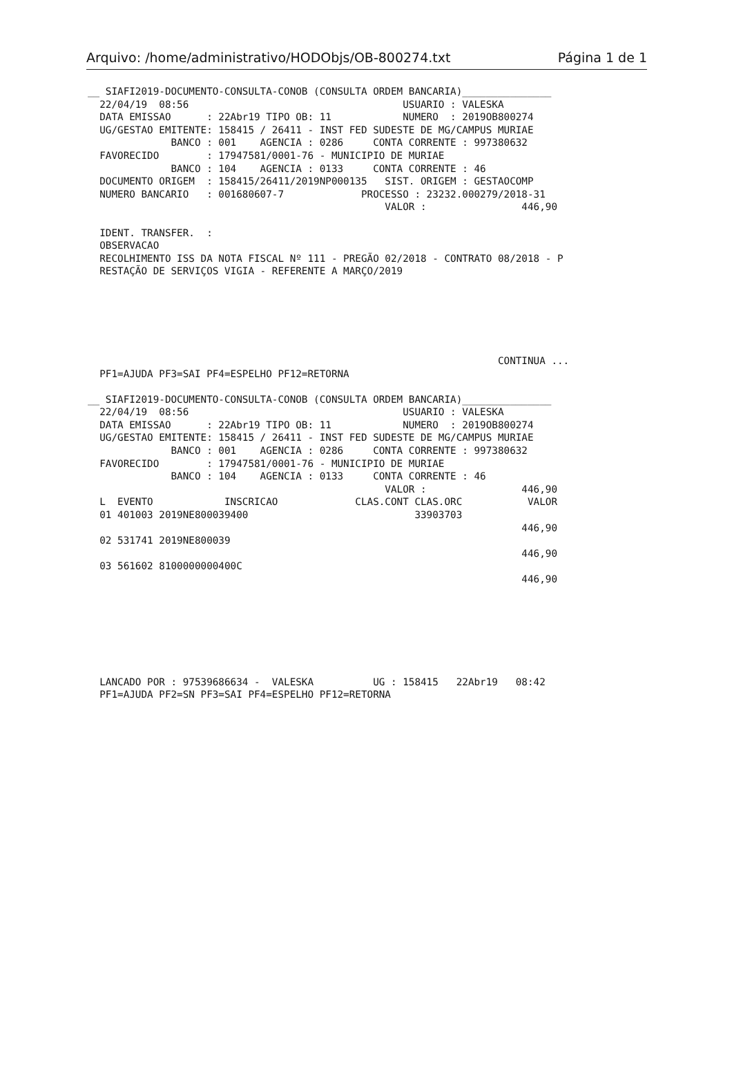Arquivo: /home/administrativo/HODObjs/OB-800274.txt Página 1 de 1
__ SIAFI2019-DOCUMENTO-CONSULTA-CONOB (CONSULTA ORDEM BANCARIA)_______________
  22/04/19  08:56                                    USUARIO : VALESKA
  DATA EMISSAO      : 22Abr19 TIPO OB: 11            NUMERO  : 2019OB800274
  UG/GESTAO EMITENTE: 158415 / 26411 - INST FED SUDESTE DE MG/CAMPUS MURIAE
              BANCO : 001    AGENCIA : 0286     CONTA CORRENTE : 997380632
  FAVORECIDO        : 17947581/0001-76 - MUNICIPIO DE MURIAE
              BANCO : 104    AGENCIA : 0133     CONTA CORRENTE : 46
  DOCUMENTO ORIGEM  : 158415/26411/2019NP000135   SIST. ORIGEM : GESTAOCOMP
  NUMERO BANCARIO   : 001680607-7             PROCESSO : 23232.000279/2018-31
                                                  VALOR :                446,90

  IDENT. TRANSFER.  :
  OBSERVACAO
  RECOLHIMENTO ISS DA NOTA FISCAL Nº 111 - PREGÃO 02/2018 - CONTRATO 08/2018 - P
  RESTAÇÃO DE SERVIÇOS VIGIA - REFERENTE A MARÇO/2019






                                                                     CONTINUA ...
  PF1=AJUDA PF3=SAI PF4=ESPELHO PF12=RETORNA
__ SIAFI2019-DOCUMENTO-CONSULTA-CONOB (CONSULTA ORDEM BANCARIA)_______________
  22/04/19  08:56                                    USUARIO : VALESKA
  DATA EMISSAO      : 22Abr19 TIPO OB: 11            NUMERO  : 2019OB800274
  UG/GESTAO EMITENTE: 158415 / 26411 - INST FED SUDESTE DE MG/CAMPUS MURIAE
              BANCO : 001    AGENCIA : 0286     CONTA CORRENTE : 997380632
  FAVORECIDO        : 17947581/0001-76 - MUNICIPIO DE MURIAE
              BANCO : 104    AGENCIA : 0133     CONTA CORRENTE : 46
                                                  VALOR :                446,90
  L  EVENTO            INSCRICAO             CLAS.CONT CLAS.ORC           VALOR
  01 401003 2019NE800039400                            33903703
                                                                         446,90
  02 531741 2019NE800039
                                                                         446,90
  03 561602 8100000000400C
                                                                         446,90







  LANCADO POR : 97539686634 -  VALESKA          UG : 158415   22Abr19   08:42
  PF1=AJUDA PF2=SN PF3=SAI PF4=ESPELHO PF12=RETORNA